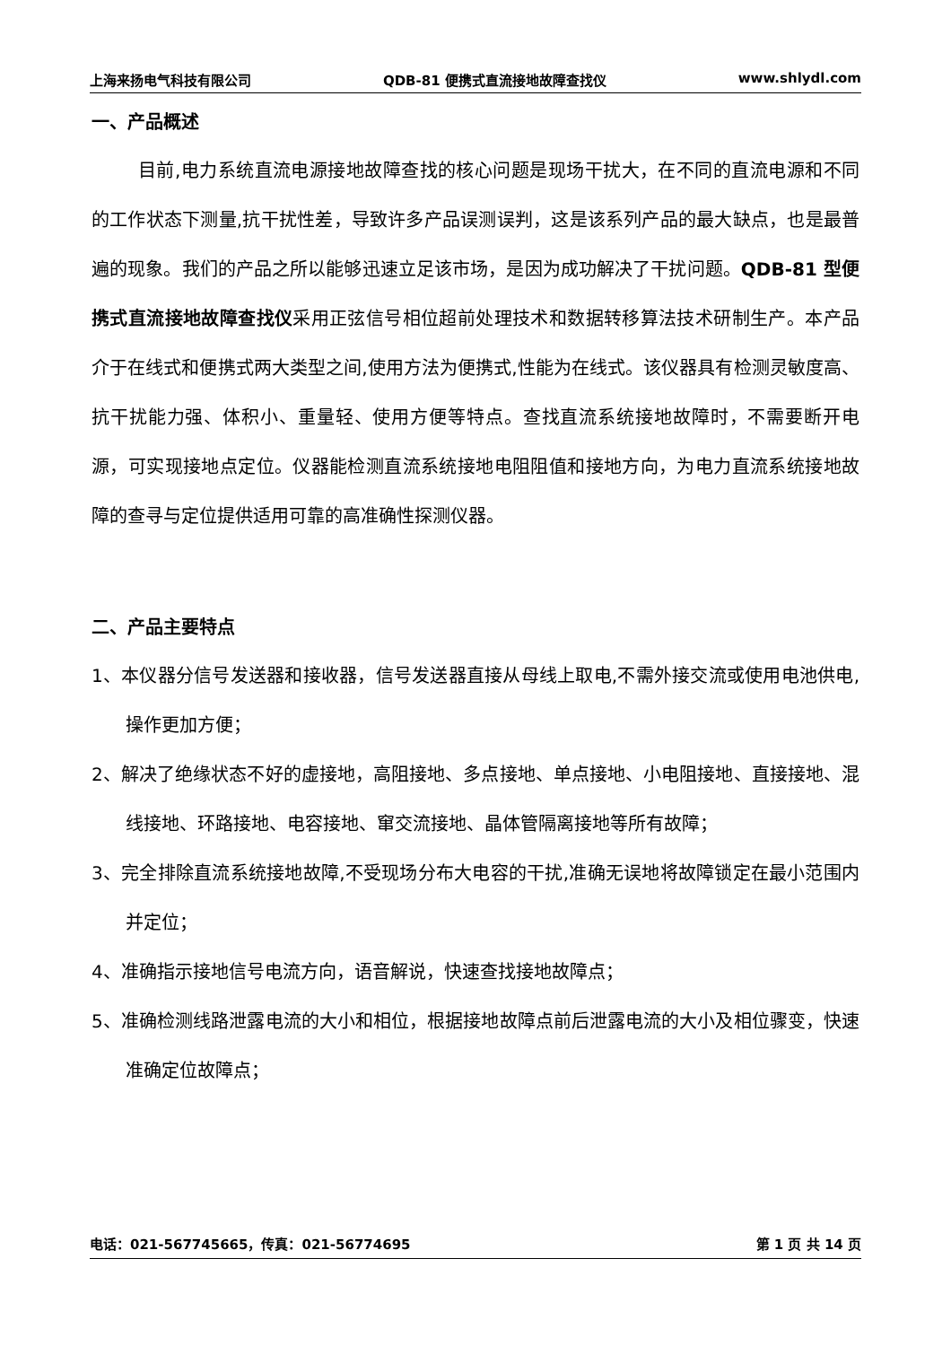上海来扬电气科技有限公司 QDB-81 便携式直流接地故障查找仪 www.shlydl.com
一、产品概述
目前,电力系统直流电源接地故障查找的核心问题是现场干扰大，在不同的直流电源和不同的工作状态下测量,抗干扰性差，导致许多产品误测误判，这是该系列产品的最大缺点，也是最普遍的现象。我们的产品之所以能够迅速立足该市场，是因为成功解决了干扰问题。QDB-81 型便携式直流接地故障查找仪采用正弦信号相位超前处理技术和数据转移算法技术研制生产。本产品介于在线式和便携式两大类型之间,使用方法为便携式,性能为在线式。该仪器具有检测灵敏度高、抗干扰能力强、体积小、重量轻、使用方便等特点。查找直流系统接地故障时，不需要断开电源，可实现接地点定位。仪器能检测直流系统接地电阻阻值和接地方向，为电力直流系统接地故障的查寻与定位提供适用可靠的高准确性探测仪器。
二、产品主要特点
1、本仪器分信号发送器和接收器，信号发送器直接从母线上取电,不需外接交流或使用电池供电,操作更加方便；
2、解决了绝缘状态不好的虚接地，高阻接地、多点接地、单点接地、小电阻接地、直接接地、混线接地、环路接地、电容接地、窜交流接地、晶体管隔离接地等所有故障；
3、完全排除直流系统接地故障,不受现场分布大电容的干扰,准确无误地将故障锁定在最小范围内并定位；
4、准确指示接地信号电流方向，语音解说，快速查找接地故障点；
5、准确检测线路泄露电流的大小和相位，根据接地故障点前后泄露电流的大小及相位骤变，快速准确定位故障点；
电话：021-567745665，传真：021-56774695 第 1 页 共 14 页